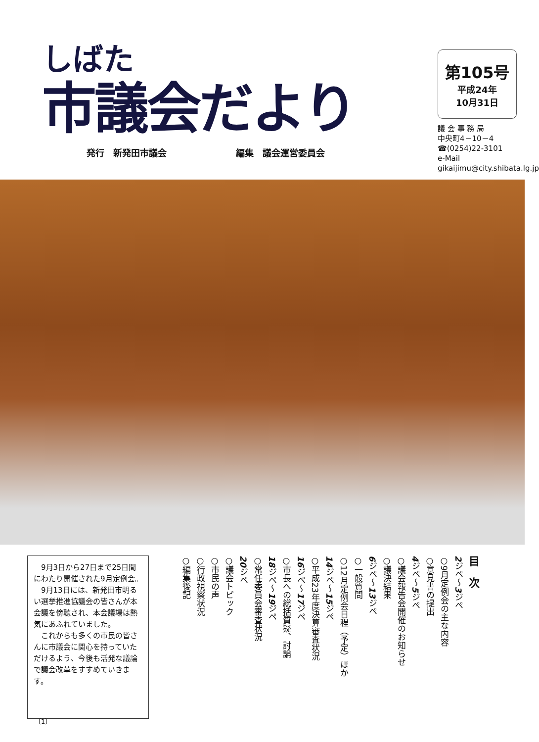しばた
市議会だより
発行　新発田市議会 編集　議会運営委員会
第105号
平成24年
10月31日
議 会 事 務 局
中央町4－10－4
☎(0254)22-3101
e-Mail
gikaijimu@city.shibata.lg.jp
　9月3日から27日まで25日間にわたり開催された9月定例会。
　9月13日には、新発田市明るい選挙推進協議会の皆さんが本会議を傍聴され、本会議場は熱気にあふれていました。
　これからも多くの市民の皆さんに市議会に関心を持っていただけるよう、今後も活発な議論で議会改革をすすめていきます。
目　次
2ジペ～3ジペ
○9月定例会の主な内容
○意見書の提出
4ジペ～5ジペ
○議会報告会開催のお知らせ
○議決結果
6ジペ～13ジペ
○一般質問
○12月定例会日程（予定）ほか
14ジペ～15ジペ
○平成23年度決算審査状況
16ジペ～17ジペ
○市長への総括質疑、討論
18ジペ～19ジペ
○常任委員会審査状況
20ジペ
○議会トピック
○市民の声
○行政視察状況
○編集後記
〔1〕